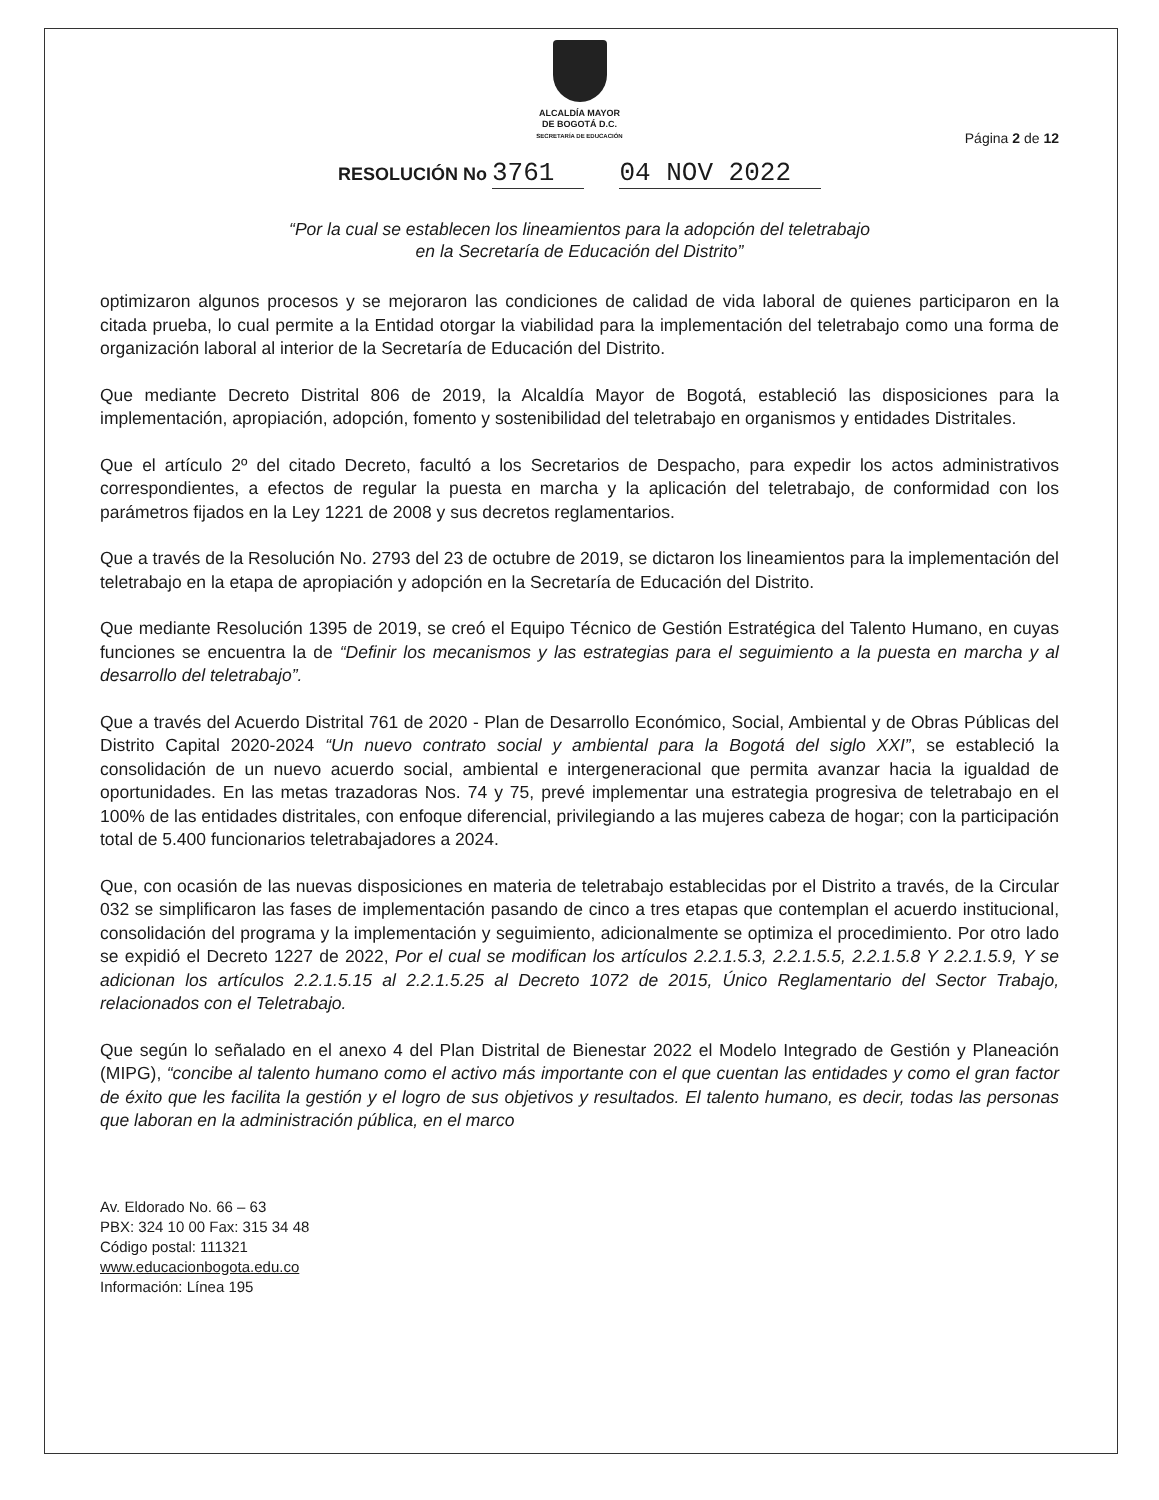ALCALDÍA MAYOR
DE BOGOTÁ D.C.
SECRETARÍA DE EDUCACIÓN
Página 2 de 12
RESOLUCIÓN No 3761 04 NOV 2022
“Por la cual se establecen los lineamientos para la adopción del teletrabajo
en la Secretaría de Educación del Distrito”
optimizaron algunos procesos y se mejoraron las condiciones de calidad de vida laboral de quienes participaron en la citada prueba, lo cual permite a la Entidad otorgar la viabilidad para la implementación del teletrabajo como una forma de organización laboral al interior de la Secretaría de Educación del Distrito.
Que mediante Decreto Distrital 806 de 2019, la Alcaldía Mayor de Bogotá, estableció las disposiciones para la implementación, apropiación, adopción, fomento y sostenibilidad del teletrabajo en organismos y entidades Distritales.
Que el artículo 2º del citado Decreto, facultó a los Secretarios de Despacho, para expedir los actos administrativos correspondientes, a efectos de regular la puesta en marcha y la aplicación del teletrabajo, de conformidad con los parámetros fijados en la Ley 1221 de 2008 y sus decretos reglamentarios.
Que a través de la Resolución No. 2793 del 23 de octubre de 2019, se dictaron los lineamientos para la implementación del teletrabajo en la etapa de apropiación y adopción en la Secretaría de Educación del Distrito.
Que mediante Resolución 1395 de 2019, se creó el Equipo Técnico de Gestión Estratégica del Talento Humano, en cuyas funciones se encuentra la de “Definir los mecanismos y las estrategias para el seguimiento a la puesta en marcha y al desarrollo del teletrabajo”.
Que a través del Acuerdo Distrital 761 de 2020 - Plan de Desarrollo Económico, Social, Ambiental y de Obras Públicas del Distrito Capital 2020-2024 “Un nuevo contrato social y ambiental para la Bogotá del siglo XXI”, se estableció la consolidación de un nuevo acuerdo social, ambiental e intergeneracional que permita avanzar hacia la igualdad de oportunidades. En las metas trazadoras Nos. 74 y 75, prevé implementar una estrategia progresiva de teletrabajo en el 100% de las entidades distritales, con enfoque diferencial, privilegiando a las mujeres cabeza de hogar; con la participación total de 5.400 funcionarios teletrabajadores a 2024.
Que, con ocasión de las nuevas disposiciones en materia de teletrabajo establecidas por el Distrito a través, de la Circular 032 se simplificaron las fases de implementación pasando de cinco a tres etapas que contemplan el acuerdo institucional, consolidación del programa y la implementación y seguimiento, adicionalmente se optimiza el procedimiento. Por otro lado se expidió el Decreto 1227 de 2022, Por el cual se modifican los artículos 2.2.1.5.3, 2.2.1.5.5, 2.2.1.5.8 Y 2.2.1.5.9, Y se adicionan los artículos 2.2.1.5.15 al 2.2.1.5.25 al Decreto 1072 de 2015, Único Reglamentario del Sector Trabajo, relacionados con el Teletrabajo.
Que según lo señalado en el anexo 4 del Plan Distrital de Bienestar 2022 el Modelo Integrado de Gestión y Planeación (MIPG), “concibe al talento humano como el activo más importante con el que cuentan las entidades y como el gran factor de éxito que les facilita la gestión y el logro de sus objetivos y resultados. El talento humano, es decir, todas las personas que laboran en la administración pública, en el marco
Av. Eldorado No. 66 – 63
PBX: 324 10 00 Fax: 315 34 48
Código postal: 111321
www.educacionbogota.edu.co
Información: Línea 195